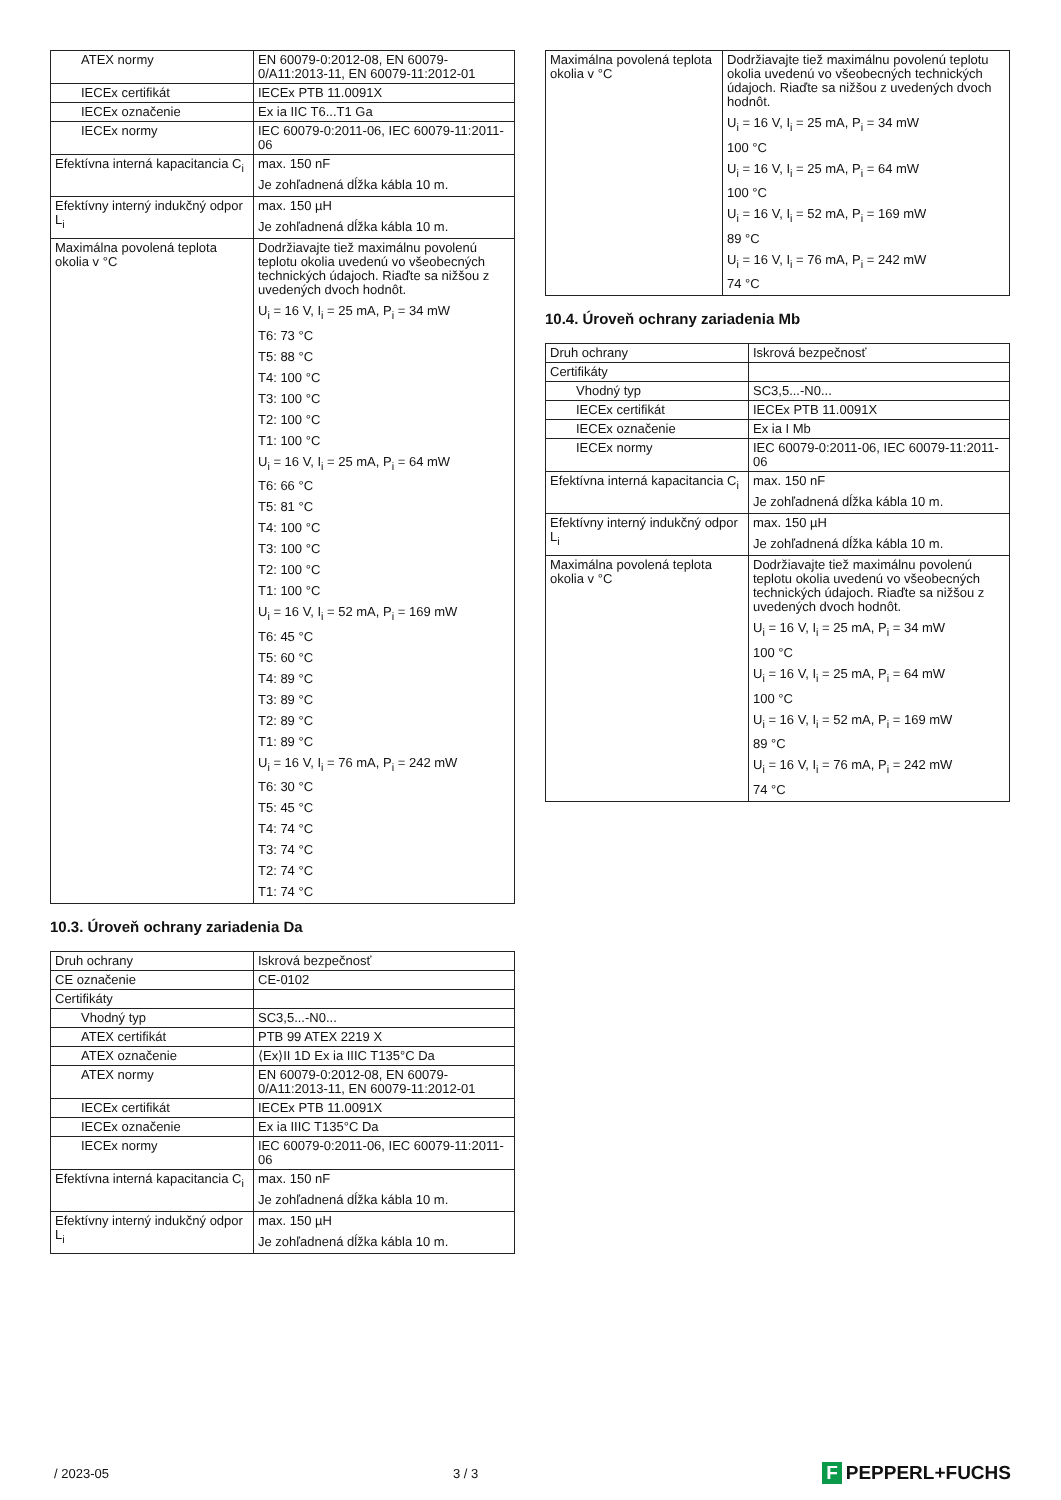| ATEX normy | EN 60079-0:2012-08, EN 60079-0/A11:2013-11, EN 60079-11:2012-01 |
| IECEx certifikát | IECEx PTB 11.0091X |
| IECEx označenie | Ex ia IIC T6...T1 Ga |
| IECEx normy | IEC 60079-0:2011-06, IEC 60079-11:2011-06 |
| Efektívna interná kapacitancia C<sub>i</sub> | max. 150 nF Je zohľadnená dĺžka kábla 10 m. |
| Efektívny interný indukčný odpor L<sub>i</sub> | max. 150 µH Je zohľadnená dĺžka kábla 10 m. |
| Maximálna povolená teplota okolia v °C | Dodržiavajte tiež maximálnu povolenú teplotu okolia uvedenú vo všeobecných technických údajoch. Riaďte sa nižšou z uvedených dvoch hodnôt. U<sub>i</sub> = 16 V, I<sub>i</sub> = 25 mA, P<sub>i</sub> = 34 mW T6: 73 °C T5: 88 °C T4: 100 °C T3: 100 °C T2: 100 °C T1: 100 °C U<sub>i</sub> = 16 V, I<sub>i</sub> = 25 mA, P<sub>i</sub> = 64 mW T6: 66 °C T5: 81 °C T4: 100 °C T3: 100 °C T2: 100 °C T1: 100 °C U<sub>i</sub> = 16 V, I<sub>i</sub> = 52 mA, P<sub>i</sub> = 169 mW T6: 45 °C T5: 60 °C T4: 89 °C T3: 89 °C T2: 89 °C T1: 89 °C U<sub>i</sub> = 16 V, I<sub>i</sub> = 76 mA, P<sub>i</sub> = 242 mW T6: 30 °C T5: 45 °C T4: 74 °C T3: 74 °C T2: 74 °C T1: 74 °C |
10.3. Úroveň ochrany zariadenia Da
| Druh ochrany | Iskrová bezpečnosť |
| CE označenie | CE-0102 |
| Certifikáty | |
| Vhodný typ | SC3,5...-N0... |
| ATEX certifikát | PTB 99 ATEX 2219 X |
| ATEX označenie | ⟨Ex⟩II 1D Ex ia IIIC T135°C Da |
| ATEX normy | EN 60079-0:2012-08, EN 60079-0/A11:2013-11, EN 60079-11:2012-01 |
| IECEx certifikát | IECEx PTB 11.0091X |
| IECEx označenie | Ex ia IIIC T135°C Da |
| IECEx normy | IEC 60079-0:2011-06, IEC 60079-11:2011-06 |
| Efektívna interná kapacitancia C<sub>i</sub> | max. 150 nF Je zohľadnená dĺžka kábla 10 m. |
| Efektívny interný indukčný odpor L<sub>i</sub> | max. 150 µH Je zohľadnená dĺžka kábla 10 m. |
| Maximálna povolená teplota okolia v °C | Dodržiavajte tiež maximálnu povolenú teplotu okolia uvedenú vo všeobecných technických údajoch. Riaďte sa nižšou z uvedených dvoch hodnôt. U<sub>i</sub> = 16 V, I<sub>i</sub> = 25 mA, P<sub>i</sub> = 34 mW 100 °C U<sub>i</sub> = 16 V, I<sub>i</sub> = 25 mA, P<sub>i</sub> = 64 mW 100 °C U<sub>i</sub> = 16 V, I<sub>i</sub> = 52 mA, P<sub>i</sub> = 169 mW 89 °C U<sub>i</sub> = 16 V, I<sub>i</sub> = 76 mA, P<sub>i</sub> = 242 mW 74 °C |
10.4. Úroveň ochrany zariadenia Mb
| Druh ochrany | Iskrová bezpečnosť |
| Certifikáty | |
| Vhodný typ | SC3,5...-N0... |
| IECEx certifikát | IECEx PTB 11.0091X |
| IECEx označenie | Ex ia I Mb |
| IECEx normy | IEC 60079-0:2011-06, IEC 60079-11:2011-06 |
| Efektívna interná kapacitancia C<sub>i</sub> | max. 150 nF Je zohľadnená dĺžka kábla 10 m. |
| Efektívny interný indukčný odpor L<sub>i</sub> | max. 150 µH Je zohľadnená dĺžka kábla 10 m. |
| Maximálna povolená teplota okolia v °C | Dodržiavajte tiež maximálnu povolenú teplotu okolia uvedenú vo všeobecných technických údajoch. Riaďte sa nižšou z uvedených dvoch hodnôt. U<sub>i</sub> = 16 V, I<sub>i</sub> = 25 mA, P<sub>i</sub> = 34 mW 100 °C U<sub>i</sub> = 16 V, I<sub>i</sub> = 25 mA, P<sub>i</sub> = 64 mW 100 °C U<sub>i</sub> = 16 V, I<sub>i</sub> = 52 mA, P<sub>i</sub> = 169 mW 89 °C U<sub>i</sub> = 16 V, I<sub>i</sub> = 76 mA, P<sub>i</sub> = 242 mW 74 °C |
/ 2023-05 3 / 3
F PEPPERL+FUCHS